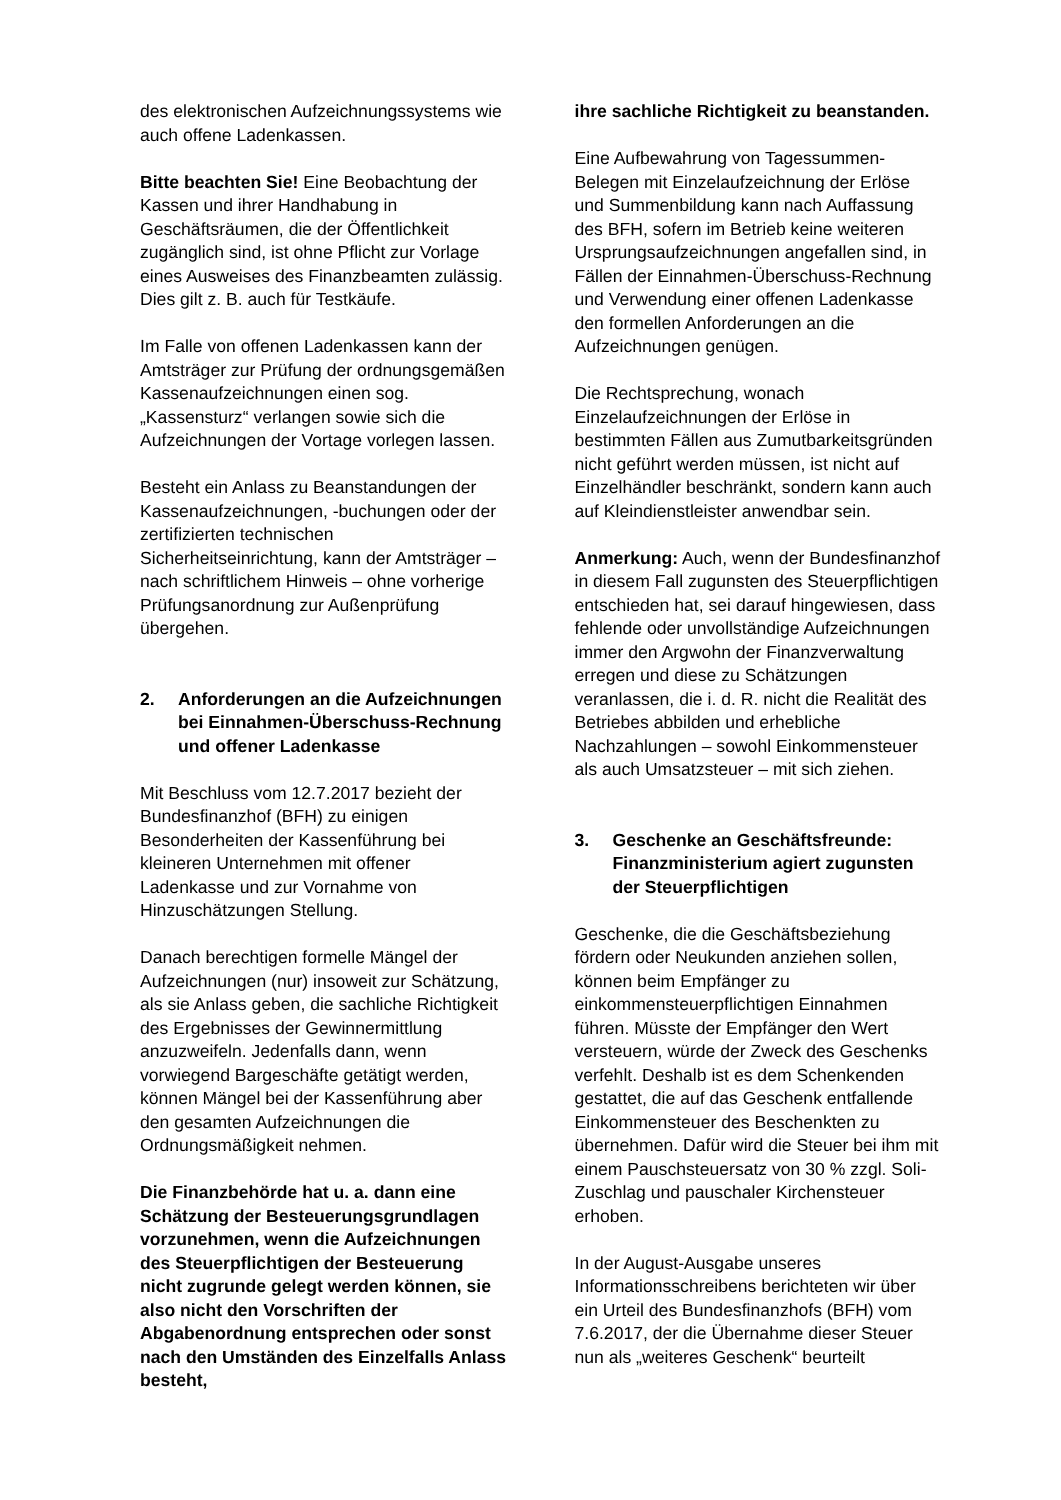des elektronischen Aufzeichnungssystems wie auch offene Ladenkassen.
Bitte beachten Sie! Eine Beobachtung der Kassen und ihrer Handhabung in Geschäftsräumen, die der Öffentlichkeit zugänglich sind, ist ohne Pflicht zur Vorlage eines Ausweises des Finanzbeamten zulässig. Dies gilt z. B. auch für Testkäufe.
Im Falle von offenen Ladenkassen kann der Amtsträger zur Prüfung der ordnungsgemäßen Kassenaufzeichnungen einen sog. „Kassensturz“ verlangen sowie sich die Aufzeichnungen der Vortage vorlegen lassen.
Besteht ein Anlass zu Beanstandungen der Kassenaufzeichnungen, -buchungen oder der zertifizierten technischen Sicherheitseinrichtung, kann der Amtsträger – nach schriftlichem Hinweis – ohne vorherige Prüfungsanordnung zur Außenprüfung übergehen.
2. Anforderungen an die Aufzeichnungen bei Einnahmen-Überschuss-Rechnung und offener Ladenkasse
Mit Beschluss vom 12.7.2017 bezieht der Bundesfinanzhof (BFH) zu einigen Besonderheiten der Kassenführung bei kleineren Unternehmen mit offener Ladenkasse und zur Vornahme von Hinzuschätzungen Stellung.
Danach berechtigen formelle Mängel der Aufzeichnungen (nur) insoweit zur Schätzung, als sie Anlass geben, die sachliche Richtigkeit des Ergebnisses der Gewinnermittlung anzuzweifeln. Jedenfalls dann, wenn vorwiegend Bargeschäfte getätigt werden, können Mängel bei der Kassenführung aber den gesamten Aufzeichnungen die Ordnungsmäßigkeit nehmen.
Die Finanzbehörde hat u. a. dann eine Schätzung der Besteuerungsgrundlagen vorzunehmen, wenn die Aufzeichnungen des Steuerpflichtigen der Besteuerung nicht zugrunde gelegt werden können, sie also nicht den Vorschriften der Abgabenordnung entsprechen oder sonst nach den Umständen des Einzelfalls Anlass besteht,
ihre sachliche Richtigkeit zu beanstanden.
Eine Aufbewahrung von Tagessummen-Belegen mit Einzelaufzeichnung der Erlöse und Summenbildung kann nach Auffassung des BFH, sofern im Betrieb keine weiteren Ursprungsaufzeichnungen angefallen sind, in Fällen der Einnahmen-Überschuss-Rechnung und Verwendung einer offenen Ladenkasse den formellen Anforderungen an die Aufzeichnungen genügen.
Die Rechtsprechung, wonach Einzelaufzeichnungen der Erlöse in bestimmten Fällen aus Zumutbarkeitsgründen nicht geführt werden müssen, ist nicht auf Einzelhändler beschränkt, sondern kann auch auf Kleindienstleister anwendbar sein.
Anmerkung: Auch, wenn der Bundesfinanzhof in diesem Fall zugunsten des Steuerpflichtigen entschieden hat, sei darauf hingewiesen, dass fehlende oder unvollständige Aufzeichnungen immer den Argwohn der Finanzverwaltung erregen und diese zu Schätzungen veranlassen, die i. d. R. nicht die Realität des Betriebes abbilden und erhebliche Nachzahlungen – sowohl Einkommensteuer als auch Umsatzsteuer – mit sich ziehen.
3. Geschenke an Geschäftsfreunde: Finanzministerium agiert zugunsten der Steuerpflichtigen
Geschenke, die die Geschäftsbeziehung fördern oder Neukunden anziehen sollen, können beim Empfänger zu einkommensteuerpflichtigen Einnahmen führen. Müsste der Empfänger den Wert versteuern, würde der Zweck des Geschenks verfehlt. Deshalb ist es dem Schenkenden gestattet, die auf das Geschenk entfallende Einkommensteuer des Beschenkten zu übernehmen. Dafür wird die Steuer bei ihm mit einem Pauschsteuersatz von 30 % zzgl. Soli-Zuschlag und pauschaler Kirchensteuer erhoben.
In der August-Ausgabe unseres Informationsschreibens berichteten wir über ein Urteil des Bundesfinanzhofs (BFH) vom 7.6.2017, der die Übernahme dieser Steuer nun als „weiteres Geschenk“ beurteilt